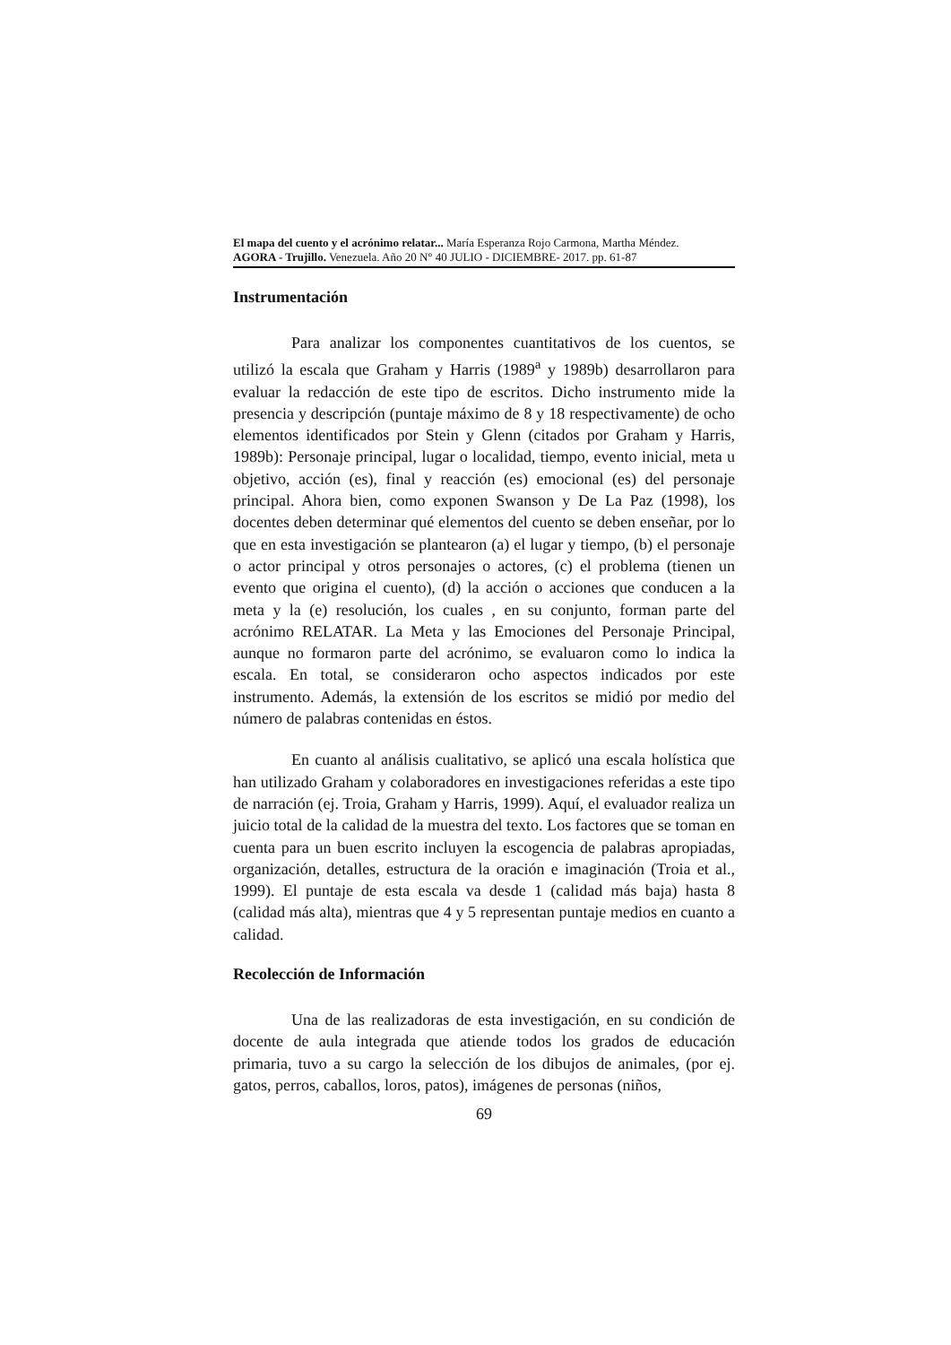El mapa del cuento y el acrónimo relatar... María Esperanza Rojo Carmona, Martha Méndez.
AGORA - Trujillo. Venezuela. Año 20 N° 40 JULIO - DICIEMBRE- 2017. pp. 61-87
Instrumentación
Para analizar los componentes cuantitativos de los cuentos, se utilizó la escala que Graham y Harris (1989<sup>a</sup> y 1989b) desarrollaron para evaluar la redacción de este tipo de escritos. Dicho instrumento mide la presencia y descripción (puntaje máximo de 8 y 18 respectivamente) de ocho elementos identificados por Stein y Glenn (citados por Graham y Harris, 1989b): Personaje principal, lugar o localidad, tiempo, evento inicial, meta u objetivo, acción (es), final y reacción (es) emocional (es) del personaje principal. Ahora bien, como exponen Swanson y De La Paz (1998), los docentes deben determinar qué elementos del cuento se deben enseñar, por lo que en esta investigación se plantearon (a) el lugar y tiempo, (b) el personaje o actor principal y otros personajes o actores, (c) el problema (tienen un evento que origina el cuento), (d) la acción o acciones que conducen a la meta y la (e) resolución, los cuales , en su conjunto, forman parte del acrónimo RELATAR. La Meta y las Emociones del Personaje Principal, aunque no formaron parte del acrónimo, se evaluaron como lo indica la escala. En total, se consideraron ocho aspectos indicados por este instrumento. Además, la extensión de los escritos se midió por medio del número de palabras contenidas en éstos.
En cuanto al análisis cualitativo, se aplicó una escala holística que han utilizado Graham y colaboradores en investigaciones referidas a este tipo de narración (ej. Troia, Graham y Harris, 1999). Aquí, el evaluador realiza un juicio total de la calidad de la muestra del texto. Los factores que se toman en cuenta para un buen escrito incluyen la escogencia de palabras apropiadas, organización, detalles, estructura de la oración e imaginación (Troia et al., 1999). El puntaje de esta escala va desde 1 (calidad más baja) hasta 8 (calidad más alta), mientras que 4 y 5 representan puntaje medios en cuanto a calidad.
Recolección de Información
Una de las realizadoras de esta investigación, en su condición de docente de aula integrada que atiende todos los grados de educación primaria, tuvo a su cargo la selección de los dibujos de animales, (por ej. gatos, perros, caballos, loros, patos), imágenes de personas (niños,
69